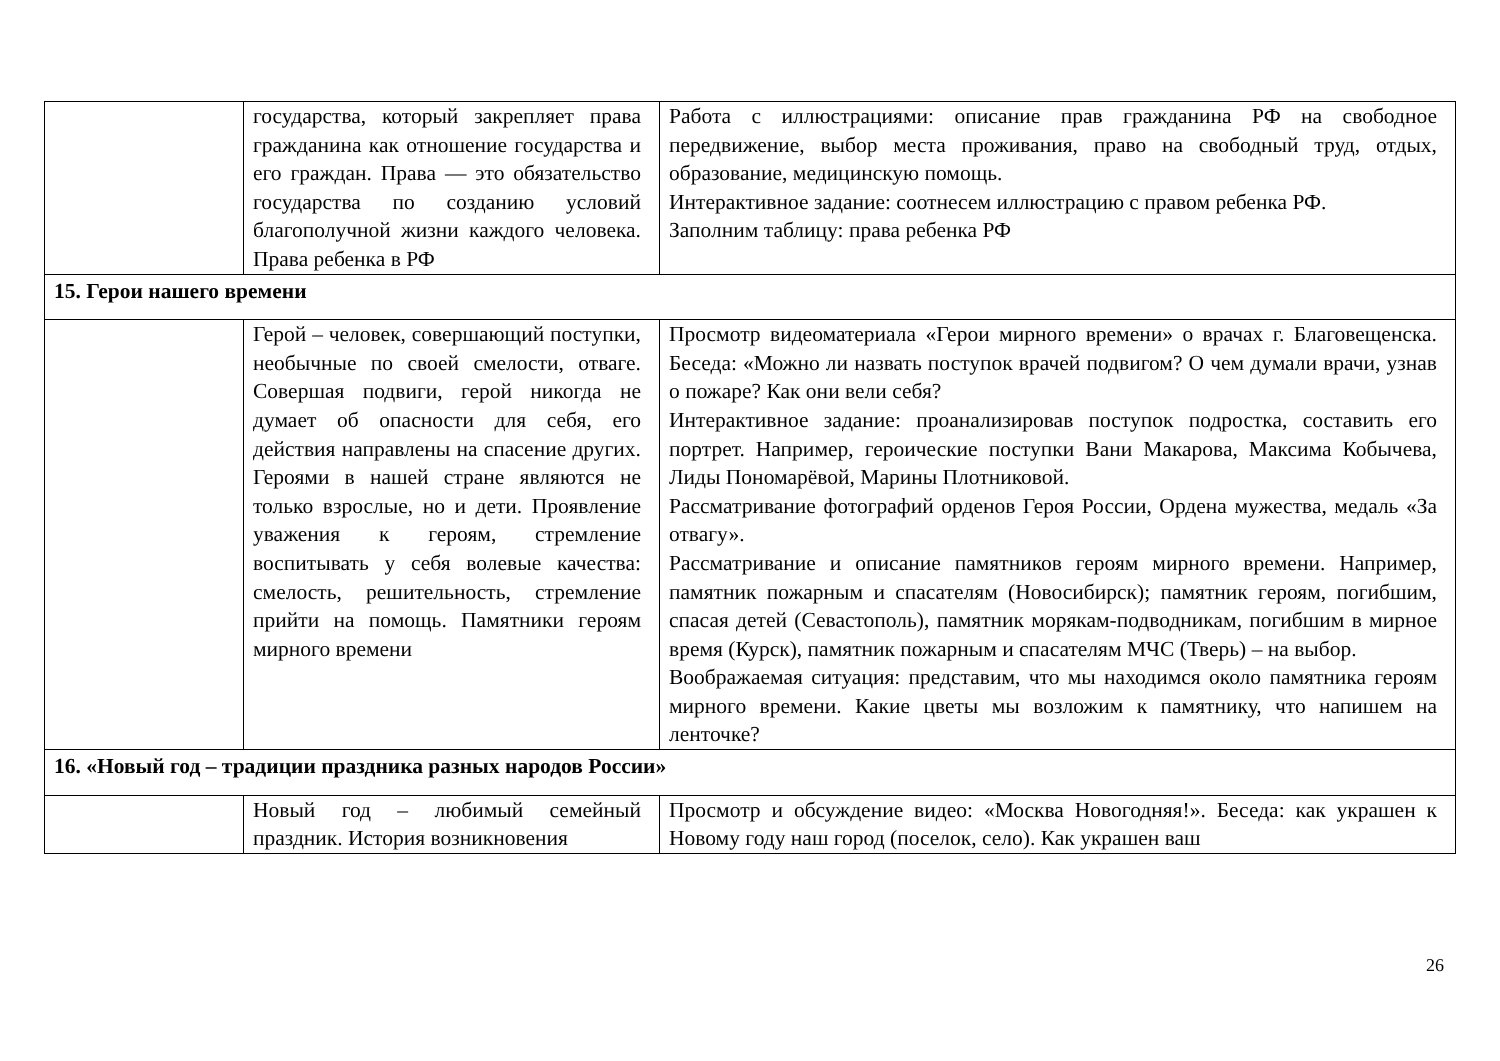| | государства, который закрепляет права гражданина как отношение государства и его граждан. Права — это обязательство государства по созданию условий благополучной жизни каждого человека. Права ребенка в РФ | Работа с иллюстрациями: описание прав гражданина РФ на свободное передвижение, выбор места проживания, право на свободный труд, отдых, образование, медицинскую помощь. Интерактивное задание: соотнесем иллюстрацию с правом ребенка РФ. Заполним таблицу: права ребенка РФ |
| 15. Герои нашего времени | | |
| | Герой – человек, совершающий поступки, необычные по своей смелости, отваге. Совершая подвиги, герой никогда не думает об опасности для себя, его действия направлены на спасение других. Героями в нашей стране являются не только взрослые, но и дети. Проявление уважения к героям, стремление воспитывать у себя волевые качества: смелость, решительность, стремление прийти на помощь. Памятники героям мирного времени | Просмотр видеоматериала «Герои мирного времени» о врачах г. Благовещенска. Беседа: «Можно ли назвать поступок врачей подвигом? О чем думали врачи, узнав о пожаре? Как они вели себя? Интерактивное задание: проанализировав поступок подростка, составить его портрет. Например, героические поступки Вани Макарова, Максима Кобычева, Лиды Пономарёвой, Марины Плотниковой. Рассматривание фотографий орденов Героя России, Ордена мужества, медаль «За отвагу». Рассматривание и описание памятников героям мирного времени. Например, памятник пожарным и спасателям (Новосибирск); памятник героям, погибшим, спасая детей (Севастополь), памятник морякам-подводникам, погибшим в мирное время (Курск), памятник пожарным и спасателям МЧС (Тверь) – на выбор. Воображаемая ситуация: представим, что мы находимся около памятника героям мирного времени. Какие цветы мы возложим к памятнику, что напишем на ленточке? |
| 16. «Новый год – традиции праздника разных народов России» | | |
| | Новый год – любимый семейный праздник. История возникновения | Просмотр и обсуждение видео: «Москва Новогодняя!». Беседа: как украшен к Новому году наш город (поселок, село). Как украшен ваш |
26